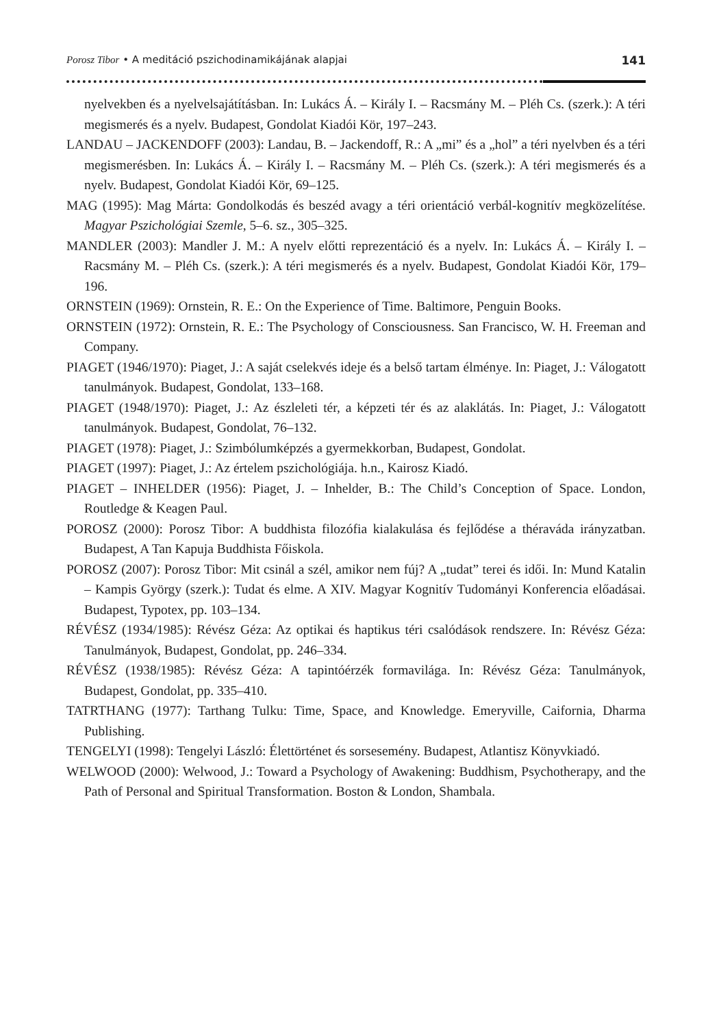Porosz Tibor • A meditáció pszichodinamikájának alapjai 141
nyelvekben és a nyelvelsajátításban. In: Lukács Á. – Király I. – Racsmány M. – Pléh Cs. (szerk.): A téri megismerés és a nyelv. Budapest, Gondolat Kiadói Kör, 197–243.
LANDAU – JACKENDOFF (2003): Landau, B. – Jackendoff, R.: A „mi” és a „hol” a téri nyelvben és a téri megismerésben. In: Lukács Á. – Király I. – Racsmány M. – Pléh Cs. (szerk.): A téri megismerés és a nyelv. Budapest, Gondolat Kiadói Kör, 69–125.
MAG (1995): Mag Márta: Gondolkodás és beszéd avagy a téri orientáció verbál-kognitív megközelítése. Magyar Pszichológiai Szemle, 5–6. sz., 305–325.
MANDLER (2003): Mandler J. M.: A nyelv előtti reprezentáció és a nyelv. In: Lukács Á. – Király I. – Racsmány M. – Pléh Cs. (szerk.): A téri megismerés és a nyelv. Budapest, Gondolat Kiadói Kör, 179–196.
ORNSTEIN (1969): Ornstein, R. E.: On the Experience of Time. Baltimore, Penguin Books.
ORNSTEIN (1972): Ornstein, R. E.: The Psychology of Consciousness. San Francisco, W. H. Freeman and Company.
PIAGET (1946/1970): Piaget, J.: A saját cselekvés ideje és a belső tartam élménye. In: Piaget, J.: Válogatott tanulmányok. Budapest, Gondolat, 133–168.
PIAGET (1948/1970): Piaget, J.: Az észleleti tér, a képzeti tér és az alaklátás. In: Piaget, J.: Válogatott tanulmányok. Budapest, Gondolat, 76–132.
PIAGET (1978): Piaget, J.: Szimbólumképzés a gyermekkorban, Budapest, Gondolat.
PIAGET (1997): Piaget, J.: Az értelem pszichológiája. h.n., Kairosz Kiadó.
PIAGET – INHELDER (1956): Piaget, J. – Inhelder, B.: The Child’s Conception of Space. London, Routledge & Keagen Paul.
POROSZ (2000): Porosz Tibor: A buddhista filozófia kialakulása és fejlődése a théraváda irányzatban. Budapest, A Tan Kapuja Buddhista Főiskola.
POROSZ (2007): Porosz Tibor: Mit csinál a szél, amikor nem fúj? A „tudat” terei és idői. In: Mund Katalin – Kampis György (szerk.): Tudat és elme. A XIV. Magyar Kognitív Tudományi Konferencia előadásai. Budapest, Typotex, pp. 103–134.
RÉVÉSZ (1934/1985): Révész Géza: Az optikai és haptikus téri csalódások rendszere. In: Révész Géza: Tanulmányok, Budapest, Gondolat, pp. 246–334.
RÉVÉSZ (1938/1985): Révész Géza: A tapintóérzék formavilága. In: Révész Géza: Tanulmányok, Budapest, Gondolat, pp. 335–410.
TATRTHANG (1977): Tarthang Tulku: Time, Space, and Knowledge. Emeryville, Caifornia, Dharma Publishing.
TENGELYI (1998): Tengelyi László: Élettörténet és sorsesemény. Budapest, Atlantisz Könyvkiadó.
WELWOOD (2000): Welwood, J.: Toward a Psychology of Awakening: Buddhism, Psychotherapy, and the Path of Personal and Spiritual Transformation. Boston & London, Shambala.